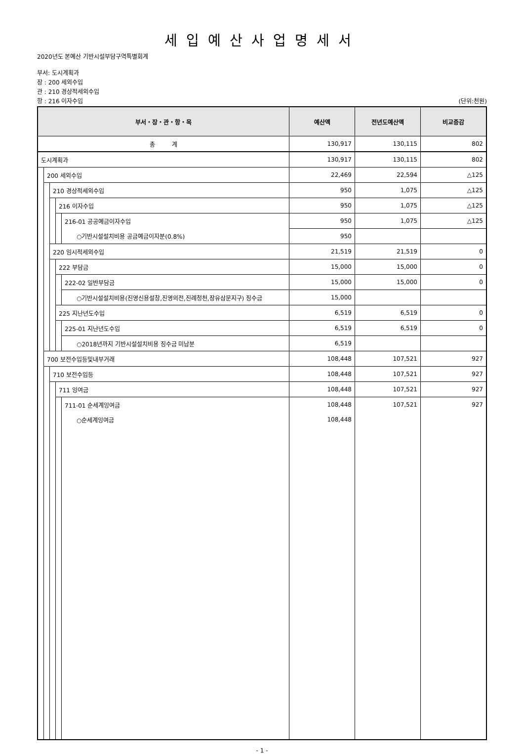세입예산사업명세서
2020년도 본예산 기반시설부담구역특별회계
부서: 도시계획과
장 : 200 세외수입
관 : 210 경상적세외수입
항 : 216 이자수입 (단위:천원)
| 부서・장・관・항・목 | | | | | 예산액 | 전년도예산액 | 비교증감 |
| --- | --- | --- | --- | --- | --- | --- | --- |
| 총 계 | | | | | 130,917 | 130,115 | 802 |
| 도시계획과 | | | | | 130,917 | 130,115 | 802 |
| | 200 세외수입 | | | | 22,469 | 22,594 | △125 |
| | | 210 경상적세외수입 | | | 950 | 1,075 | △125 |
| | | | 216 이자수입 | | 950 | 1,075 | △125 |
| | | | | 216-01 공공예금이자수입 | 950 | 1,075 | △125 |
| | | | | ○기반시설설치비용 공금예금이자분(0.8%) | 950 | | |
| | | 220 임시적세외수입 | | | 21,519 | 21,519 | 0 |
| | | | 222 부담금 | | 15,000 | 15,000 | 0 |
| | | | | 222-02 일반부담금 | 15,000 | 15,000 | 0 |
| | | | | ○기반시설설치비용(진영신용설창,진영의전,진례청천,장유삼문지구) 징수금 | 15,000 | | |
| | | | 225 지난년도수입 | | 6,519 | 6,519 | 0 |
| | | | | 225-01 지난년도수입 | 6,519 | 6,519 | 0 |
| | | | | ○2018년까지 기반시설설치비용 징수금 미납분 | 6,519 | | |
| | 700 보전수입등및내부거래 | | | | 108,448 | 107,521 | 927 |
| | | 710 보전수입등 | | | 108,448 | 107,521 | 927 |
| | | | 711 잉여금 | | 108,448 | 107,521 | 927 |
| | | | | 711-01 순세계잉여금 | 108,448 | 107,521 | 927 |
| | | | | ○순세계잉여금 | 108,448 | | |
- 1 -